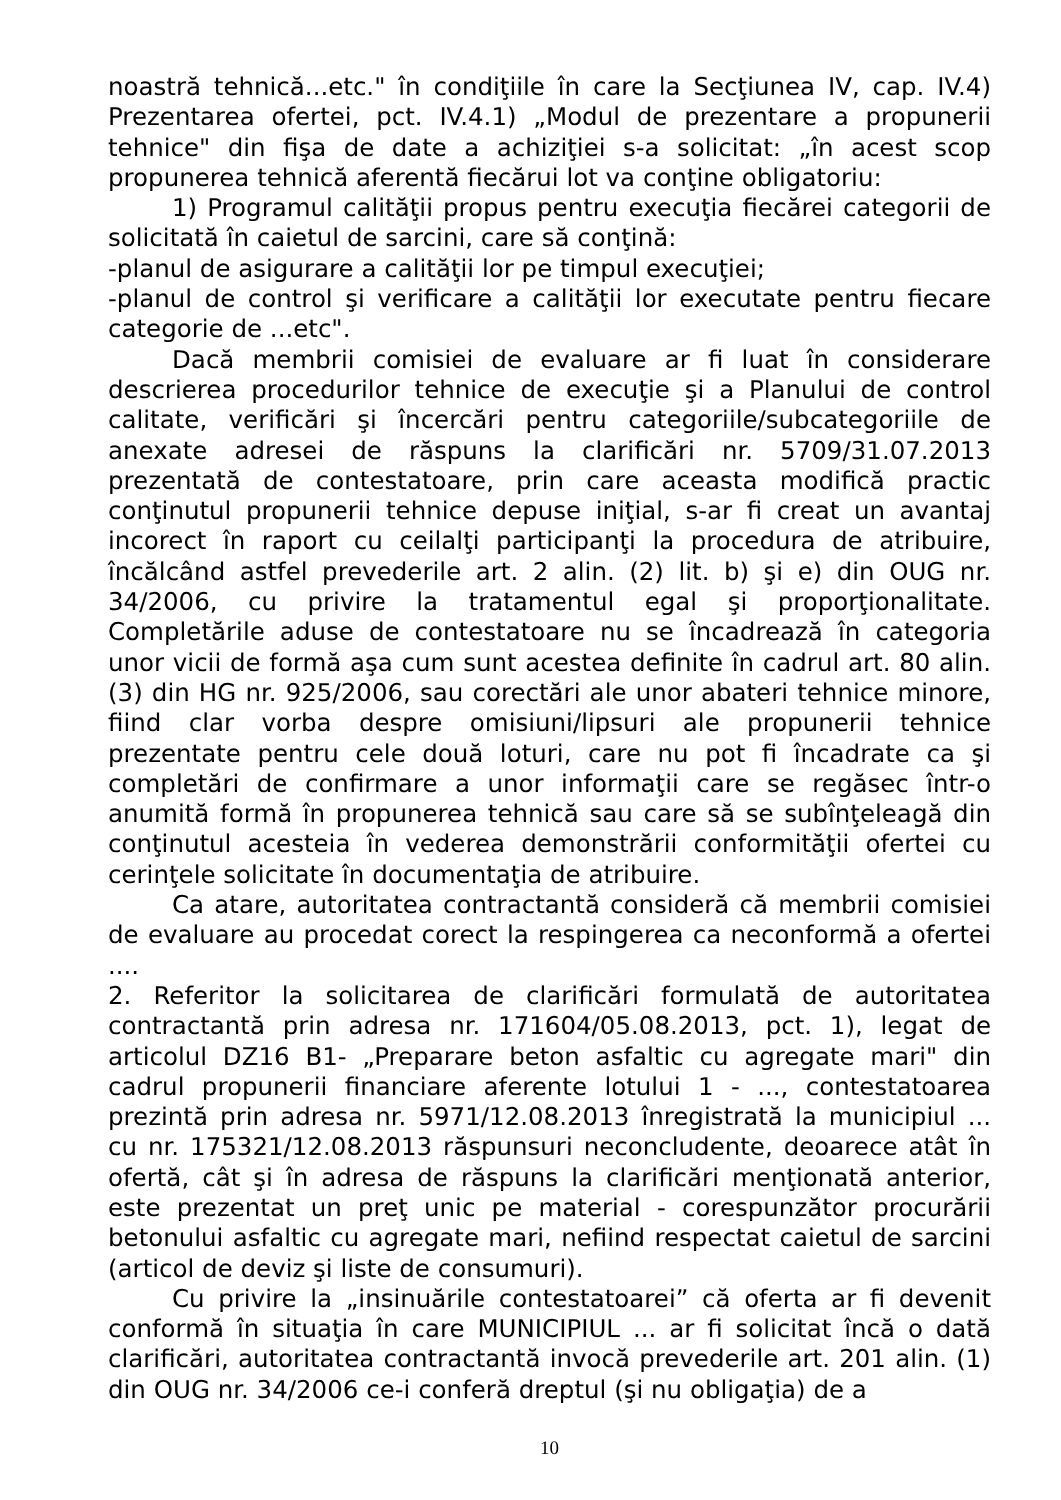noastră tehnică...etc." în condiţiile în care la Secţiunea IV, cap. IV.4) Prezentarea ofertei, pct. IV.4.1) „Modul de prezentare a propunerii tehnice" din fişa de date a achiziţiei s-a solicitat: „în acest scop propunerea tehnică aferentă fiecărui lot va conţine obligatoriu:
1) Programul calităţii propus pentru execuţia fiecărei categorii de solicitată în caietul de sarcini, care să conţină:
-planul de asigurare a calităţii lor pe timpul execuţiei;
-planul de control şi verificare a calităţii lor executate pentru fiecare categorie de ...etc".
Dacă membrii comisiei de evaluare ar fi luat în considerare descrierea procedurilor tehnice de execuţie şi a Planului de control calitate, verificări şi încercări pentru categoriile/subcategoriile de anexate adresei de răspuns la clarificări nr. 5709/31.07.2013 prezentată de contestatoare, prin care aceasta modifică practic conţinutul propunerii tehnice depuse iniţial, s-ar fi creat un avantaj incorect în raport cu ceilalţi participanţi la procedura de atribuire, încălcând astfel prevederile art. 2 alin. (2) lit. b) şi e) din OUG nr. 34/2006, cu privire la tratamentul egal şi proporţionalitate. Completările aduse de contestatoare nu se încadrează în categoria unor vicii de formă aşa cum sunt acestea definite în cadrul art. 80 alin. (3) din HG nr. 925/2006, sau corectări ale unor abateri tehnice minore, fiind clar vorba despre omisiuni/lipsuri ale propunerii tehnice prezentate pentru cele două loturi, care nu pot fi încadrate ca şi completări de confirmare a unor informaţii care se regăsec într-o anumită formă în propunerea tehnică sau care să se subînţeleagă din conţinutul acesteia în vederea demonstrării conformităţii ofertei cu cerinţele solicitate în documentaţia de atribuire.
Ca atare, autoritatea contractantă consideră că membrii comisiei de evaluare au procedat corect la respingerea ca neconformă a ofertei ....
2. Referitor la solicitarea de clarificări formulată de autoritatea contractantă prin adresa nr. 171604/05.08.2013, pct. 1), legat de articolul DZ16 B1- „Preparare beton asfaltic cu agregate mari" din cadrul propunerii financiare aferente lotului 1 - ..., contestatoarea prezintă prin adresa nr. 5971/12.08.2013 înregistrată la municipiul ... cu nr. 175321/12.08.2013 răspunsuri neconcludente, deoarece atât în ofertă, cât şi în adresa de răspuns la clarificări menţionată anterior, este prezentat un preţ unic pe material - corespunzător procurării betonului asfaltic cu agregate mari, nefiind respectat caietul de sarcini (articol de deviz şi liste de consumuri).
Cu privire la „insinuările contestatoarei” că oferta ar fi devenit conformă în situaţia în care MUNICIPIUL ... ar fi solicitat încă o dată clarificări, autoritatea contractantă invocă prevederile art. 201 alin. (1) din OUG nr. 34/2006 ce-i conferă dreptul (şi nu obligaţia) de a
10